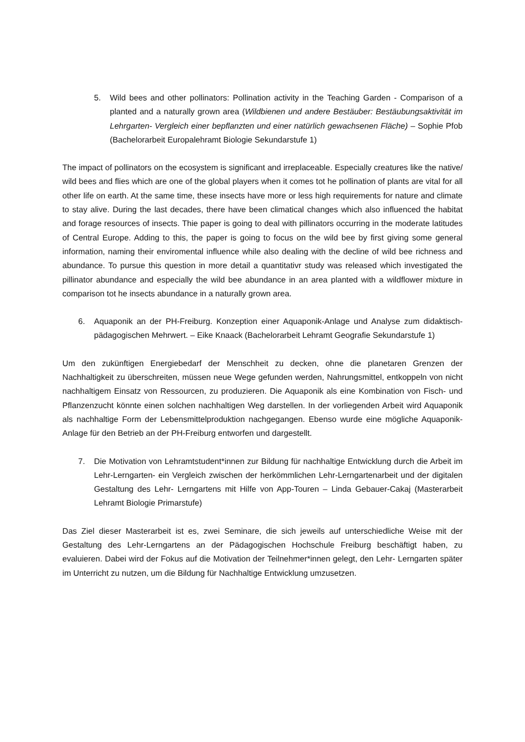5. Wild bees and other pollinators: Pollination activity in the Teaching Garden - Comparison of a planted and a naturally grown area (Wildbienen und andere Bestäuber: Bestäubungsaktivität im Lehrgarten- Vergleich einer bepflanzten und einer natürlich gewachsenen Fläche) – Sophie Pfob (Bachelorarbeit Europalehramt Biologie Sekundarstufe 1)
The impact of pollinators on the ecosystem is significant and irreplaceable. Especially creatures like the native/ wild bees and flies which are one of the global players when it comes tot he pollination of plants are vital for all other life on earth. At the same time, these insects have more or less high requirements for nature and climate to stay alive. During the last decades, there have been climatical changes which also influenced the habitat and forage resources of insects. Thie paper is going to deal with pillinators occurring in the moderate latitudes of Central Europe. Adding to this, the paper is going to focus on the wild bee by first giving some general information, naming their enviromental influence while also dealing with the decline of wild bee richness and abundance. To pursue this question in more detail a quantitativr study was released which investigated the pillinator abundance and especially the wild bee abundance in an area planted with a wildflower mixture in comparison tot he insects abundance in a naturally grown area.
6. Aquaponik an der PH-Freiburg. Konzeption einer Aquaponik-Anlage und Analyse zum didaktisch- pädagogischen Mehrwert. – Eike Knaack (Bachelorarbeit Lehramt Geografie Sekundarstufe 1)
Um den zukünftigen Energiebedarf der Menschheit zu decken, ohne die planetaren Grenzen der Nachhaltigkeit zu überschreiten, müssen neue Wege gefunden werden, Nahrungsmittel, entkoppeln von nicht nachhaltigem Einsatz von Ressourcen, zu produzieren. Die Aquaponik als eine Kombination von Fisch- und Pflanzenzucht könnte einen solchen nachhaltigen Weg darstellen. In der vorliegenden Arbeit wird Aquaponik als nachhaltige Form der Lebensmittelproduktion nachgegangen. Ebenso wurde eine mögliche Aquaponik-Anlage für den Betrieb an der PH-Freiburg entworfen und dargestellt.
7. Die Motivation von Lehramtstudent*innen zur Bildung für nachhaltige Entwicklung durch die Arbeit im Lehr-Lerngarten- ein Vergleich zwischen der herkömmlichen Lehr-Lerngartenarbeit und der digitalen Gestaltung des Lehr- Lerngartens mit Hilfe von App-Touren – Linda Gebauer-Cakaj (Masterarbeit Lehramt Biologie Primarstufe)
Das Ziel dieser Masterarbeit ist es, zwei Seminare, die sich jeweils auf unterschiedliche Weise mit der Gestaltung des Lehr-Lerngartens an der Pädagogischen Hochschule Freiburg beschäftigt haben, zu evaluieren. Dabei wird der Fokus auf die Motivation der Teilnehmer*innen gelegt, den Lehr- Lerngarten später im Unterricht zu nutzen, um die Bildung für Nachhaltige Entwicklung umzusetzen.